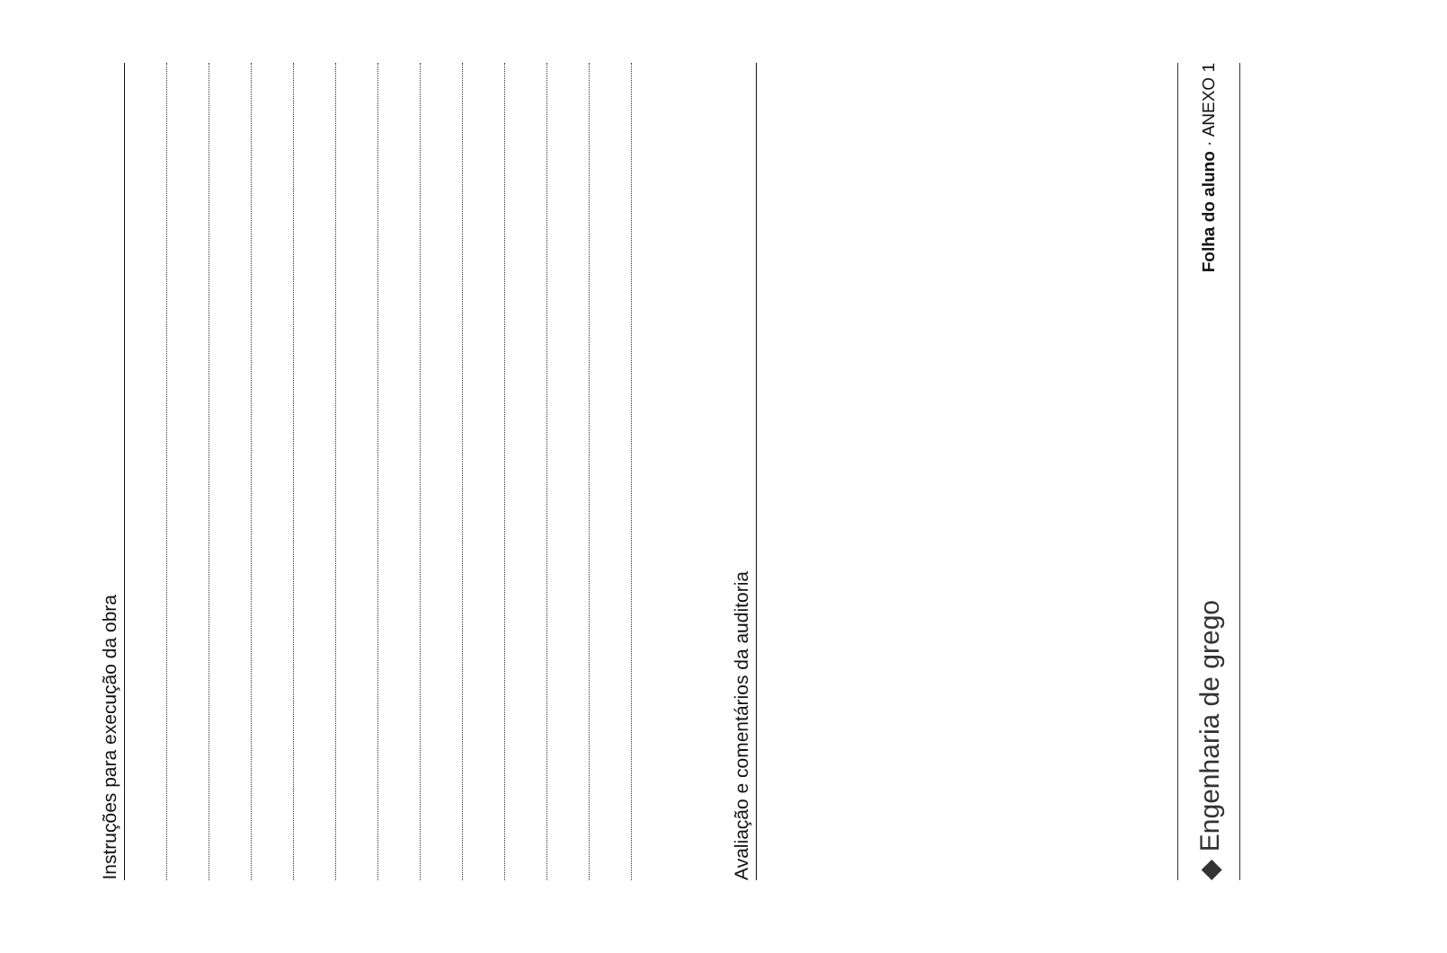Instruções para execução da obra
Avaliação e comentários da auditoria
◆ Engenharia de grego Folha do aluno · ANEXO 1